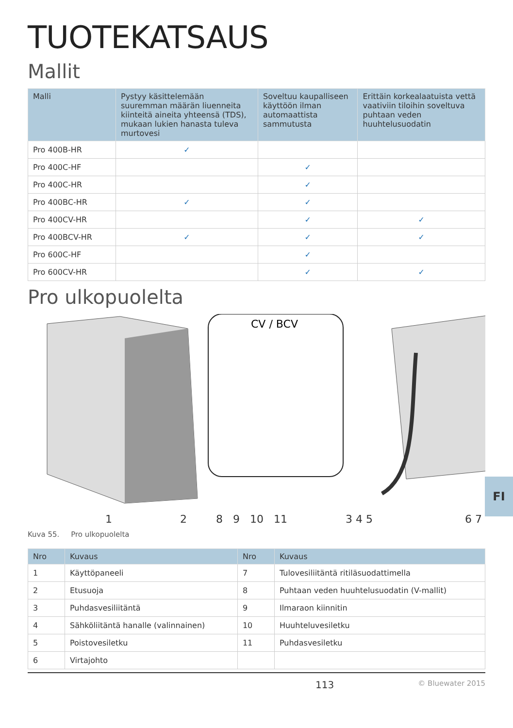TUOTEKATSAUS
Mallit
| Malli | Pystyy käsittelemään suuremman määrän liuenneita kiinteitä aineita yhteensä (TDS), mukaan lukien hanasta tuleva murtovesi | Soveltuu kaupalliseen käyttöön ilman automaattista sammutusta | Erittäin korkealaatuista vettä vaativiin tiloihin soveltuva puhtaan veden huuhtelusuodatin |
| --- | --- | --- | --- |
| Pro 400B-HR | ✓ | | |
| Pro 400C-HF | | ✓ | |
| Pro 400C-HR | | ✓ | |
| Pro 400BC-HR | ✓ | ✓ | |
| Pro 400CV-HR | | ✓ | ✓ |
| Pro 400BCV-HR | ✓ | ✓ | ✓ |
| Pro 600C-HF | | ✓ | |
| Pro 600CV-HR | | ✓ | ✓ |
Pro ulkopuolelta
CV / BCV
1 2 8 9 10 11 3 4 5 6 7
Kuva 55. Pro ulkopuolelta
| Nro | Kuvaus | Nro | Kuvaus |
| --- | --- | --- | --- |
| 1 | Käyttöpaneeli | 7 | Tulovesiliitäntä ritiläsuodattimella |
| 2 | Etusuoja | 8 | Puhtaan veden huuhtelusuodatin (V-mallit) |
| 3 | Puhdasvesiliitäntä | 9 | Ilmaraon kiinnitin |
| 4 | Sähköliitäntä hanalle (valinnainen) | 10 | Huuhteluvesiletku |
| 5 | Poistovesiletku | 11 | Puhdasvesiletku |
| 6 | Virtajohto | | |
113 © Bluewater 2015
FI